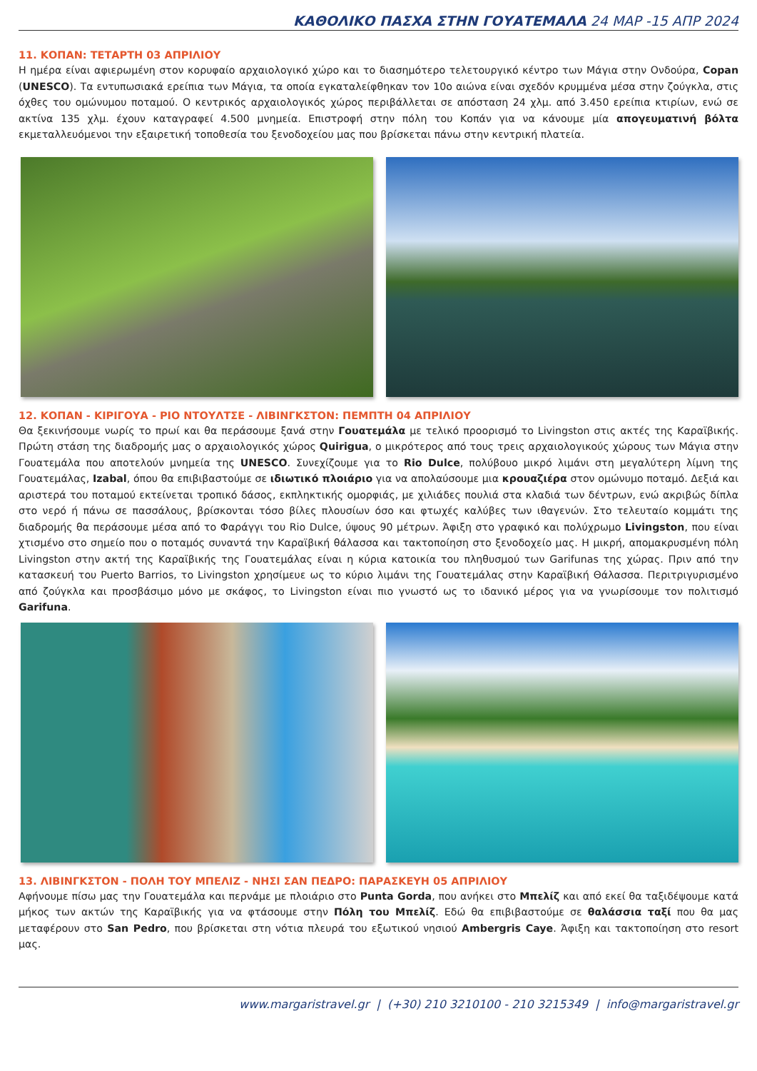ΚΑΘΟΛΙΚΟ ΠΑΣΧΑ ΣΤΗΝ ΓΟΥΑΤΕΜΑΛΑ 24 ΜΑΡ -15 ΑΠΡ 2024
11. ΚΟΠΑΝ: ΤΕΤΑΡΤΗ 03 ΑΠΡΙΛΙΟΥ
Η ημέρα είναι αφιερωμένη στον κορυφαίο αρχαιολογικό χώρο και το διασημότερο τελετουργικό κέντρο των Μάγια στην Ονδούρα, Copan (UNESCO). Τα εντυπωσιακά ερείπια των Μάγια, τα οποία εγκαταλείφθηκαν τον 10ο αιώνα είναι σχεδόν κρυμμένα μέσα στην ζούγκλα, στις όχθες του ομώνυμου ποταμού. Ο κεντρικός αρχαιολογικός χώρος περιβάλλεται σε απόσταση 24 χλμ. από 3.450 ερείπια κτιρίων, ενώ σε ακτίνα 135 χλμ. έχουν καταγραφεί 4.500 μνημεία. Επιστροφή στην πόλη του Κοπάν για να κάνουμε μία απογευματινή βόλτα εκμεταλλευόμενοι την εξαιρετική τοποθεσία του ξενοδοχείου μας που βρίσκεται πάνω στην κεντρική πλατεία.
12. ΚΟΠΑΝ - ΚΙΡΙΓΟΥΑ - ΡΙΟ ΝΤΟΥΛΤΣΕ - ΛΙΒΙΝΓΚΣΤΟΝ: ΠΕΜΠΤΗ 04 ΑΠΡΙΛΙΟΥ
Θα ξεκινήσουμε νωρίς το πρωί και θα περάσουμε ξανά στην Γουατεμάλα με τελικό προορισμό το Livingston στις ακτές της Καραϊβικής. Πρώτη στάση της διαδρομής μας ο αρχαιολογικός χώρος Quirigua, ο μικρότερος από τους τρεις αρχαιολογικούς χώρους των Μάγια στην Γουατεμάλα που αποτελούν μνημεία της UNESCO. Συνεχίζουμε για το Rio Dulce, πολύβουο μικρό λιμάνι στη μεγαλύτερη λίμνη της Γουατεμάλας, Izabal, όπου θα επιβιβαστούμε σε ιδιωτικό πλοιάριο για να απολαύσουμε μια κρουαζιέρα στον ομώνυμο ποταμό. Δεξιά και αριστερά του ποταμού εκτείνεται τροπικό δάσος, εκπληκτικής ομορφιάς, με χιλιάδες πουλιά στα κλαδιά των δέντρων, ενώ ακριβώς δίπλα στο νερό ή πάνω σε πασσάλους, βρίσκονται τόσο βίλες πλουσίων όσο και φτωχές καλύβες των ιθαγενών. Στο τελευταίο κομμάτι της διαδρομής θα περάσουμε μέσα από το Φαράγγι του Rio Dulce, ύψους 90 μέτρων. Άφιξη στο γραφικό και πολύχρωμο Livingston, που είναι χτισμένο στο σημείο που ο ποταμός συναντά την Καραϊβική θάλασσα και τακτοποίηση στο ξενοδοχείο μας. Η μικρή, απομακρυσμένη πόλη Livingston στην ακτή της Καραϊβικής της Γουατεμάλας είναι η κύρια κατοικία του πληθυσμού των Garifunas της χώρας. Πριν από την κατασκευή του Puerto Barrios, το Livingston χρησίμευε ως το κύριο λιμάνι της Γουατεμάλας στην Καραϊβική Θάλασσα. Περιτριγυρισμένο από ζούγκλα και προσβάσιμο μόνο με σκάφος, το Livingston είναι πιο γνωστό ως το ιδανικό μέρος για να γνωρίσουμε τον πολιτισμό Garifuna.
13. ΛΙΒΙΝΓΚΣΤΟΝ - ΠΟΛΗ ΤΟΥ ΜΠΕΛΙΖ - ΝΗΣΙ ΣΑΝ ΠΕΔΡΟ: ΠΑΡΑΣΚΕΥΗ 05 ΑΠΡΙΛΙΟΥ
Αφήνουμε πίσω μας την Γουατεμάλα και περνάμε με πλοιάριο στο Punta Gorda, που ανήκει στο Μπελίζ και από εκεί θα ταξιδέψουμε κατά μήκος των ακτών της Καραϊβικής για να φτάσουμε στην Πόλη του Μπελίζ. Εδώ θα επιβιβαστούμε σε θαλάσσια ταξί που θα μας μεταφέρουν στο San Pedro, που βρίσκεται στη νότια πλευρά του εξωτικού νησιού Ambergris Caye. Άφιξη και τακτοποίηση στο resort μας.
www.margaristravel.gr | (+30) 210 3210100 - 210 3215349 | info@margaristravel.gr